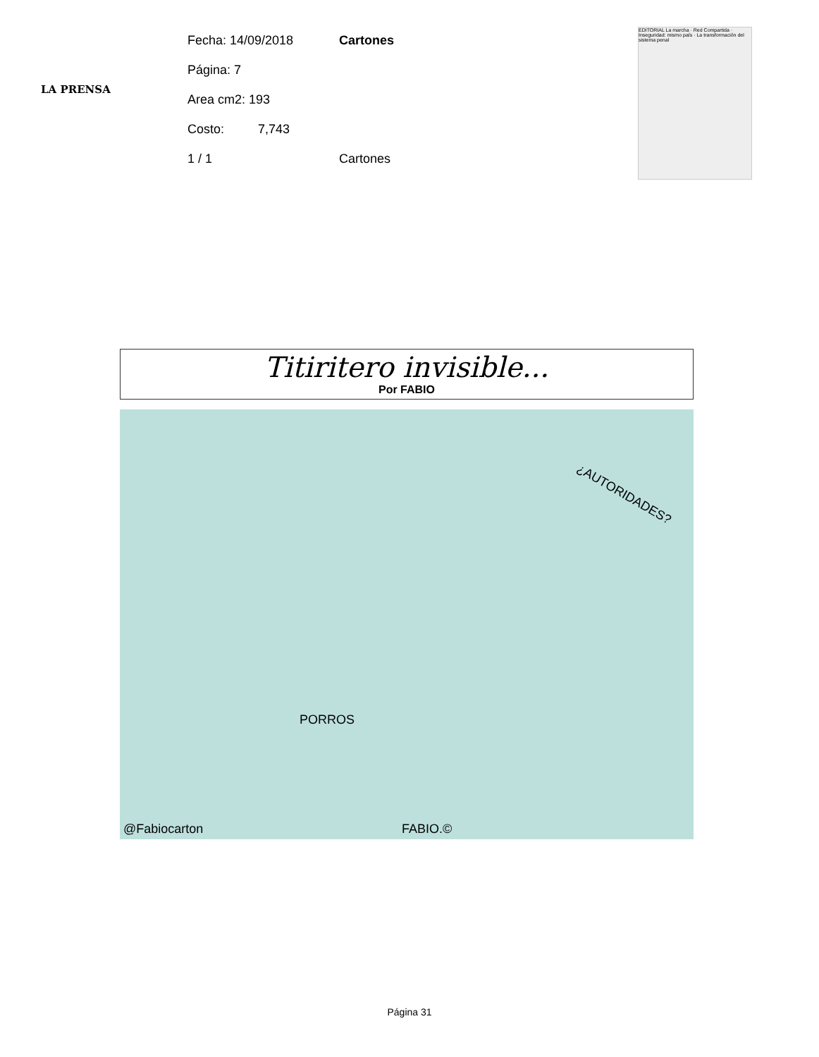LA PRENSA
Fecha: 14/09/2018 Cartones
Página: 7
Area cm2: 193
Costo: 7,743
1 / 1 Cartones
EDITORIAL La marcha · Red Compartida · Inseguridad: mismo país · La transformación del sistema penal
Titiritero invisible...
Por FABIO
¿AUTORIDADES?
PORROS
@Fabiocarton FABIO.©
Página 31